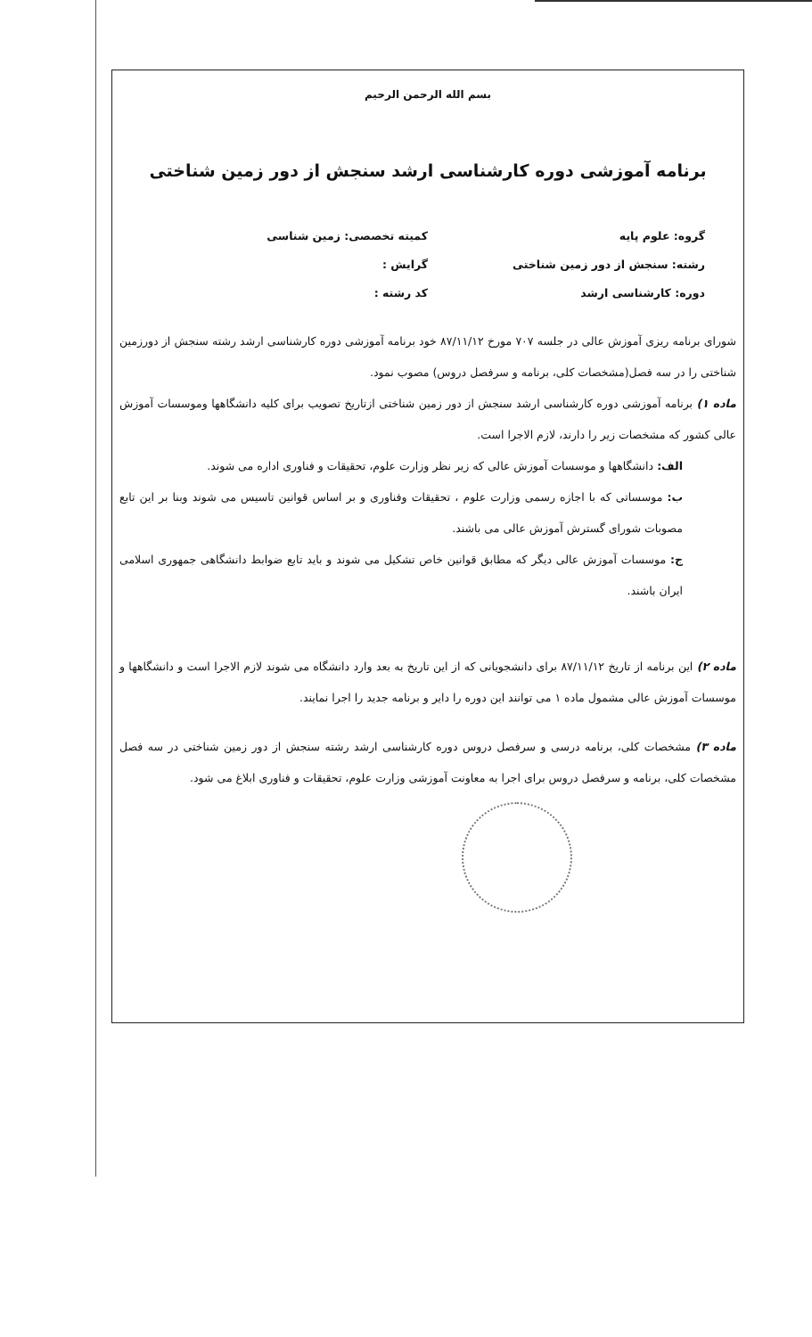بسم الله الرحمن الرحیم
برنامه آموزشی دوره کارشناسی ارشد سنجش از دور زمین شناختی
گروه: علوم پایه
کمیته تخصصی: زمین شناسی
رشته: سنجش از دور زمین شناختی
گرایش :
دوره: کارشناسی ارشد
کد رشته :
شورای برنامه ریزی آموزش عالی در جلسه ۷۰۷ مورخ ۸۷/۱۱/۱۲ خود برنامه آموزشی دوره کارشناسی ارشد رشته سنجش از دورزمین شناختی را در سه فصل(مشخصات کلی، برنامه و سرفصل دروس) مصوب نمود.
ماده ۱) برنامه آموزشی دوره کارشناسی ارشد سنجش از دور زمین شناختی ازتاریخ تصویب برای کلیه دانشگاهها وموسسات آموزش عالی کشور که مشخصات زیر را دارند، لازم الاجرا است.
الف: دانشگاهها و موسسات آموزش عالی که زیر نظر وزارت علوم، تحقیقات و فناوری اداره می شوند.
ب: موسساتی که با اجازه رسمی وزارت علوم ، تحقیقات وفناوری و بر اساس قوانین تاسیس می شوند وبنا بر این تابع مصوبات شورای گسترش آموزش عالی می باشند.
ج: موسسات آموزش عالی دیگر که مطابق قوانین خاص تشکیل می شوند و باید تابع ضوابط دانشگاهی جمهوری اسلامی ایران باشند.
ماده ۲) این برنامه از تاریخ ۸۷/۱۱/۱۲ برای دانشجویانی که از این تاریخ به بعد وارد دانشگاه می شوند لازم الاجرا است و دانشگاهها و موسسات آموزش عالی مشمول ماده ۱ می توانند این دوره را دایر و برنامه جدید را اجرا نمایند.
ماده ۳) مشخصات کلی، برنامه درسی و سرفصل دروس دوره کارشناسی ارشد رشته سنجش از دور زمین شناختی در سه فصل مشخصات کلی، برنامه و سرفصل دروس برای اجرا به معاونت آموزشی وزارت علوم، تحقیقات و فناوری ابلاغ می شود.